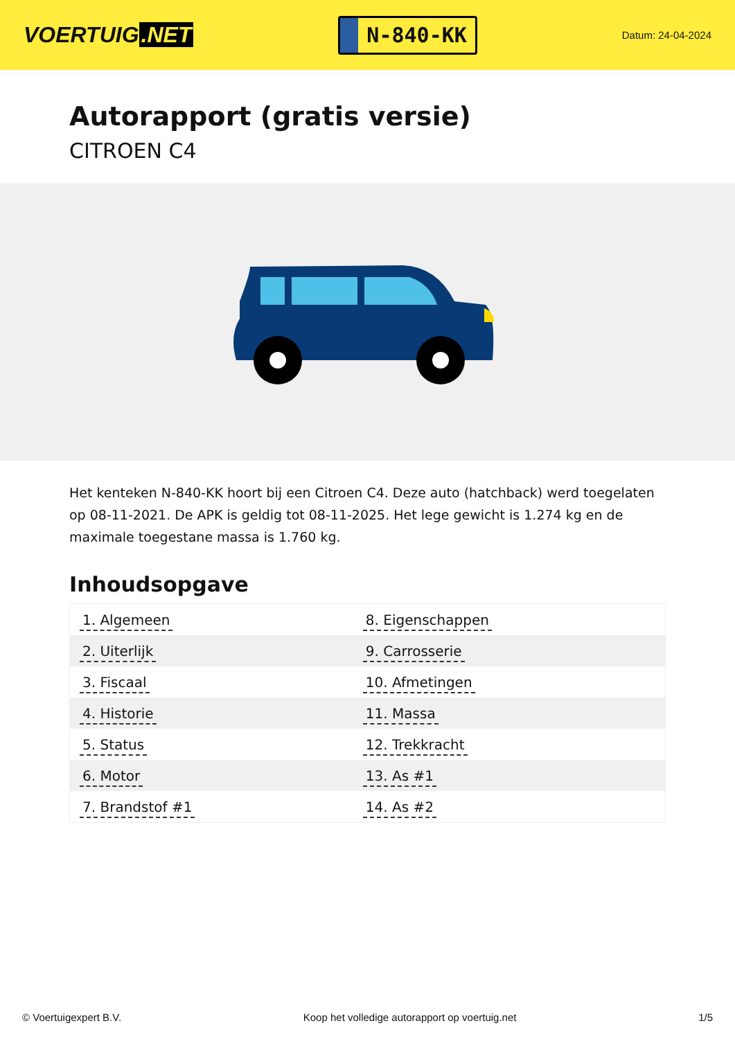VOERTUIG.NET
N-840-KK
Datum: 24-04-2024
Autorapport (gratis versie)
CITROEN C4
Het kenteken N-840-KK hoort bij een Citroen C4. Deze auto (hatchback) werd toegelaten op 08-11-2021. De APK is geldig tot 08-11-2025. Het lege gewicht is 1.274 kg en de maximale toegestane massa is 1.760 kg.
Inhoudsopgave
| 1. Algemeen | 8. Eigenschappen |
| 2. Uiterlijk | 9. Carrosserie |
| 3. Fiscaal | 10. Afmetingen |
| 4. Historie | 11. Massa |
| 5. Status | 12. Trekkracht |
| 6. Motor | 13. As #1 |
| 7. Brandstof #1 | 14. As #2 |
© Voertuigexpert B.V. Koop het volledige autorapport op voertuig.net
1/5